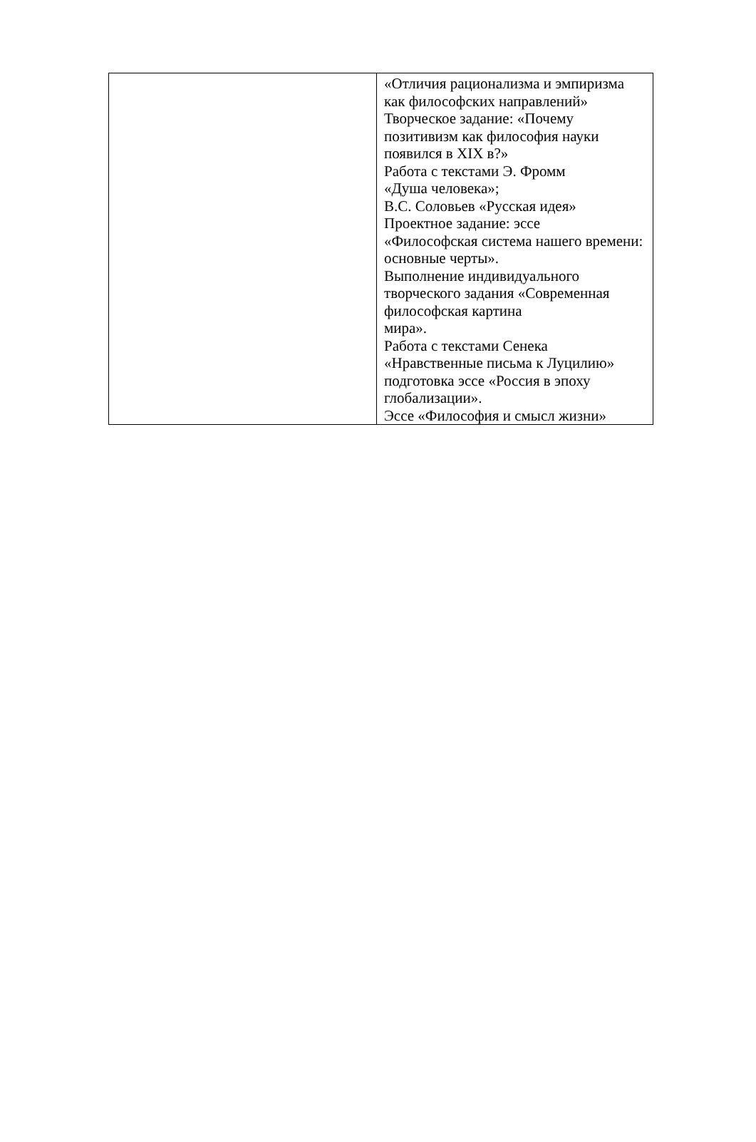| | «Отличия рационализма и эмпиризма как философских направлений» Творческое задание: «Почему позитивизм как философия науки появился в XIX в?» Работа с текстами Э. Фромм «Душа человека»; В.С. Соловьев «Русская идея» Проектное задание: эссе «Философская система нашего времени: основные черты». Выполнение индивидуального творческого задания «Современная философская картина мира». Работа с текстами Сенека «Нравственные письма к Луцилию» подготовка эссе «Россия в эпоху глобализации». Эссе «Философия и смысл жизни» |